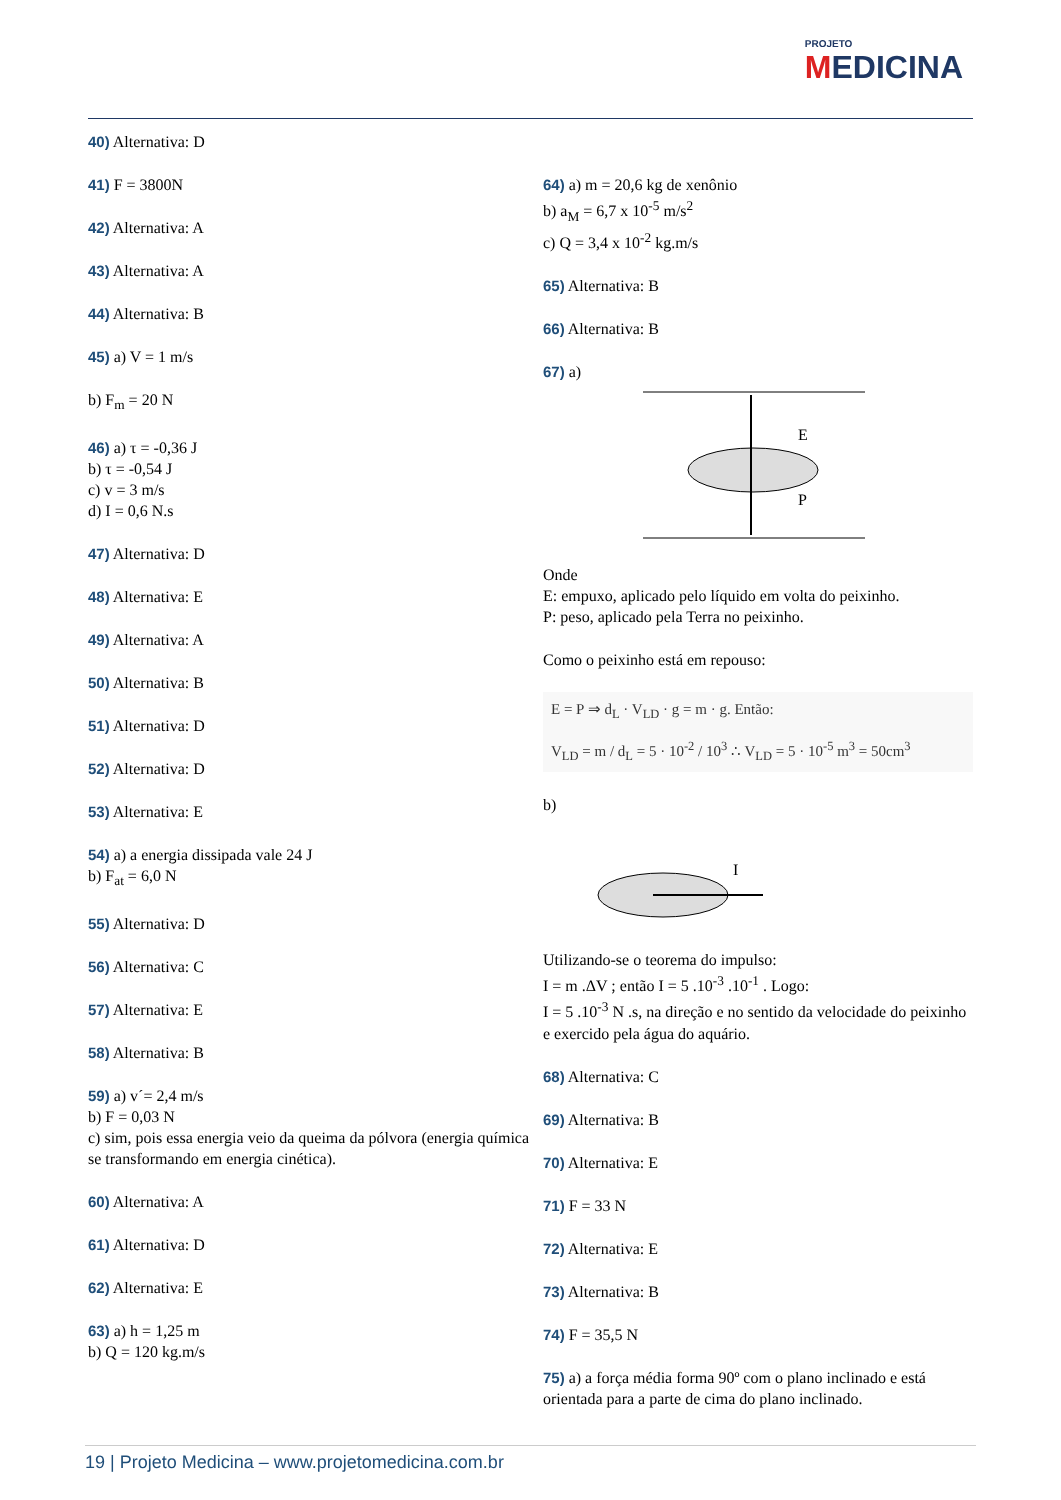PROJETO
MEDICINA
40) Alternativa: D
41) F = 3800N
42) Alternativa: A
43) Alternativa: A
44) Alternativa: B
45) a) V = 1 m/s
b) F<sub>m</sub> = 20 N
46) a) τ = -0,36 J
b) τ = -0,54 J
c) v = 3 m/s
d) I = 0,6 N.s
47) Alternativa: D
48) Alternativa: E
49) Alternativa: A
50) Alternativa: B
51) Alternativa: D
52) Alternativa: D
53) Alternativa: E
54) a) a energia dissipada vale 24 J
b) F<sub>at</sub> = 6,0 N
55) Alternativa: D
56) Alternativa: C
57) Alternativa: E
58) Alternativa: B
59) a) v´= 2,4 m/s
b) F = 0,03 N
c) sim, pois essa energia veio da queima da pólvora (energia química se transformando em energia cinética).
60) Alternativa: A
61) Alternativa: D
62) Alternativa: E
63) a) h = 1,25 m
b) Q = 120 kg.m/s
64) a) m = 20,6 kg de xenônio
b) a<sub>M</sub> = 6,7 x 10<sup>-5</sup> m/s<sup>2</sup>
c) Q = 3,4 x 10<sup>-2</sup> kg.m/s
65) Alternativa: B
66) Alternativa: B
67) a)
E
P
Onde
E: empuxo, aplicado pelo líquido em volta do peixinho.
P: peso, aplicado pela Terra no peixinho.
Como o peixinho está em repouso:
E = P ⇒ d<sub>L</sub> · V<sub>LD</sub> · g = m · g. Então:
V<sub>LD</sub> = m / d<sub>L</sub> = 5 · 10<sup>-2</sup> / 10<sup>3</sup> ∴ V<sub>LD</sub> = 5 · 10<sup>-5</sup> m<sup>3</sup> = 50cm<sup>3</sup>
b)
I
Utilizando-se o teorema do impulso:
I = m .ΔV ; então I = 5 .10<sup>-3</sup> .10<sup>-1</sup> . Logo:
I = 5 .10<sup>-3</sup> N .s, na direção e no sentido da velocidade do peixinho e exercido pela água do aquário.
68) Alternativa: C
69) Alternativa: B
70) Alternativa: E
71) F = 33 N
72) Alternativa: E
73) Alternativa: B
74) F = 35,5 N
75) a) a força média forma 90º com o plano inclinado e está orientada para a parte de cima do plano inclinado.
19 | Projeto Medicina – www.projetomedicina.com.br